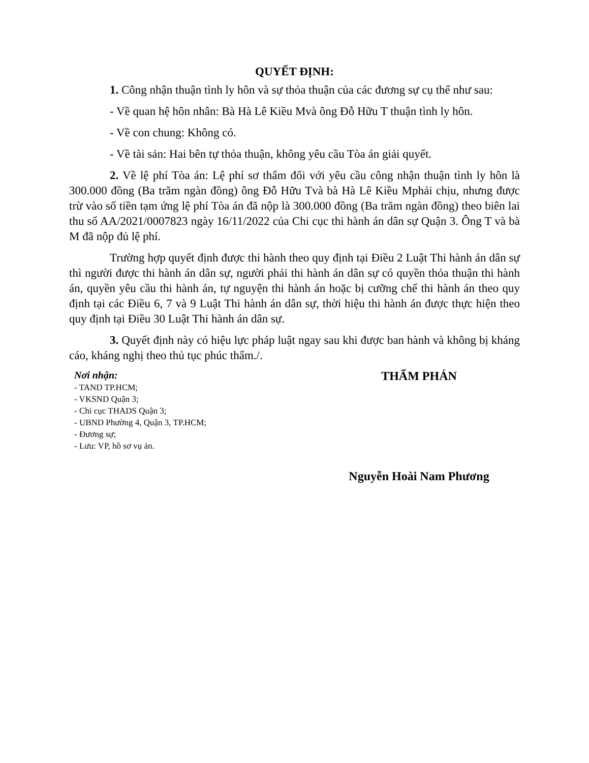QUYẾT ĐỊNH:
1. Công nhận thuận tình ly hôn và sự thỏa thuận của các đương sự cụ thể như sau:
- Về quan hệ hôn nhân: Bà Hà Lê Kiều Mvà ông Đỗ Hữu T thuận tình ly hôn.
- Về con chung: Không có.
- Về tài sản: Hai bên tự thỏa thuận, không yêu cầu Tòa án giải quyết.
2. Về lệ phí Tòa án: Lệ phí sơ thẩm đối với yêu cầu công nhận thuận tình ly hôn là 300.000 đồng (Ba trăm ngàn đồng) ông Đỗ Hữu Tvà bà Hà Lê Kiều Mphải chịu, nhưng được trừ vào số tiền tạm ứng lệ phí Tòa án đã nộp là 300.000 đồng (Ba trăm ngàn đồng) theo biên lai thu số AA/2021/0007823 ngày 16/11/2022 của Chi cục thi hành án dân sự Quận 3. Ông T và bà M đã nộp đủ lệ phí.
Trường hợp quyết định được thi hành theo quy định tại Điều 2 Luật Thi hành án dân sự thì người được thi hành án dân sự, người phải thi hành án dân sự có quyền thỏa thuận thi hành án, quyền yêu cầu thi hành án, tự nguyện thi hành án hoặc bị cưỡng chế thi hành án theo quy định tại các Điều 6, 7 và 9 Luật Thi hành án dân sự, thời hiệu thi hành án được thực hiện theo quy định tại Điều 30 Luật Thi hành án dân sự.
3. Quyết định này có hiệu lực pháp luật ngay sau khi được ban hành và không bị kháng cáo, kháng nghị theo thủ tục phúc thẩm./.
Nơi nhận:
- TAND TP.HCM;
- VKSND Quận 3;
- Chi cục THADS Quận 3;
- UBND Phường 4, Quận 3, TP.HCM;
- Đương sự;
- Lưu: VP, hồ sơ vụ án.
THẨM PHÁN
Nguyễn Hoài Nam Phương